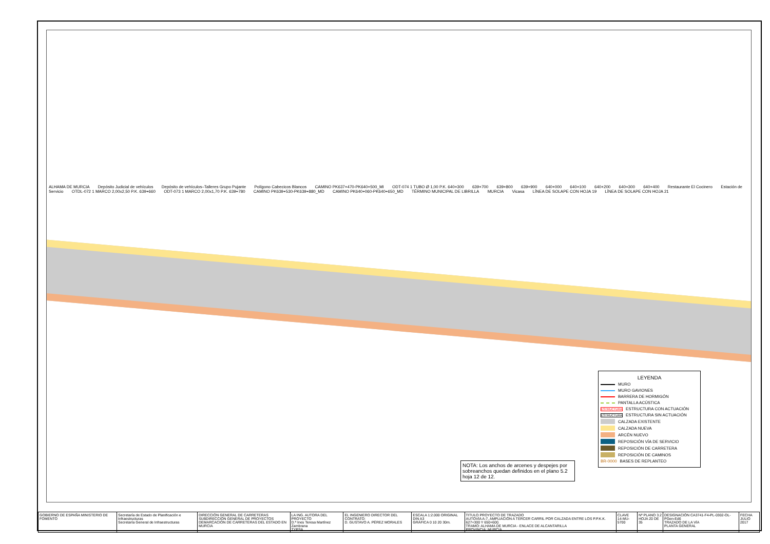ALHAMA DE MURCIA Depósito Judicial de vehículos Depósito de vehículos–Talleres Grupo Pujante Polígono Cabecicos Blancos CAMINO PK637+470-PK640+500_MI ODT-074 1 TUBO Ø 1,00 P.K. 640+300 639+700 639+800 639+900 640+000 640+100 640+200 640+300 640+400 Restaurante El Cocinero Estación de Servicio OTDL-072 1 MARCO 2,00x2,50 P.K. 639+660 ODT-073 1 MARCO 2,00x1,70 P.K. 639+780 CAMINO PK639+530-PK639+880_MD CAMINO PK640+060-PK640+650_MD TÉRMINO MUNICIPAL DE LIBRILLA MURCIA Vicasa LÍNEA DE SOLAPE CON HOJA 19 LÍNEA DE SOLAPE CON HOJA 21
LEYENDA
MURO
MURO GAVIONES
BARRERA DE HORMIGÓN
PANTALLA ACÚSTICA
ESTRUCTURA ESTRUCTURA CON ACTUACIÓN
ESTRUCTURA ESTRUCTURA SIN ACTUACIÓN
CALZADA EXISTENTE
CALZADA NUEVA
ARCÉN NUEVO
REPOSICIÓN VÍA DE SERVICIO
REPOSICIÓN DE CARRETERA
REPOSICIÓN DE CAMINOS
BR-0000 BASES DE REPLANTEO
NOTA: Los anchos de arcenes y despejes por sobreanchos quedan definidos en el plano 5.2 hoja 12 de 12.
| GOBIERNO DE ESPAÑA MINISTERIO DE FOMENTO | Secretaría de Estado de Planificación e Infraestructuras Secretaría General de Infraestructuras | DIRECCIÓN GENERAL DE CARRETERAS SUBDIRECCIÓN GENERAL DE PROYECTOS DEMARCACIÓN DE CARRETERAS DEL ESTADO EN MURCIA | LA ING. AUTORA DEL PROYECTO D.ª Ines Teresa Martínez Zambrana TYPSA | EL INGENIERO DIRECTOR DEL CONTRATO: D. GUSTAVO A. PÉREZ MORALES | ESCALA 1:2.000 ORIGINAL DIN A3 GRÁFICA 0 10 20 30m. | TITULO PROYECTO DE TRAZADO AUTOVÍA A-7, AMPLIACIÓN A TERCER CARRIL POR CALZADA ENTRE LOS P.P.K.K. 627+300 Y 650+600. TRAMO: ALHAMA DE MURCIA - ENLACE DE ALCANTARILLA PROVINCIA: MURCIA | CLAVE 14-MU-5700 | Nº PLANO 3.2 HOJA 20 DE 35 | DESIGNACIÓN CA3741-F4-PL-0302-OL-PGen-Ed6 TRAZADO DE LA VÍA PLANTA GENERAL | FECHA JULIO 2017 |